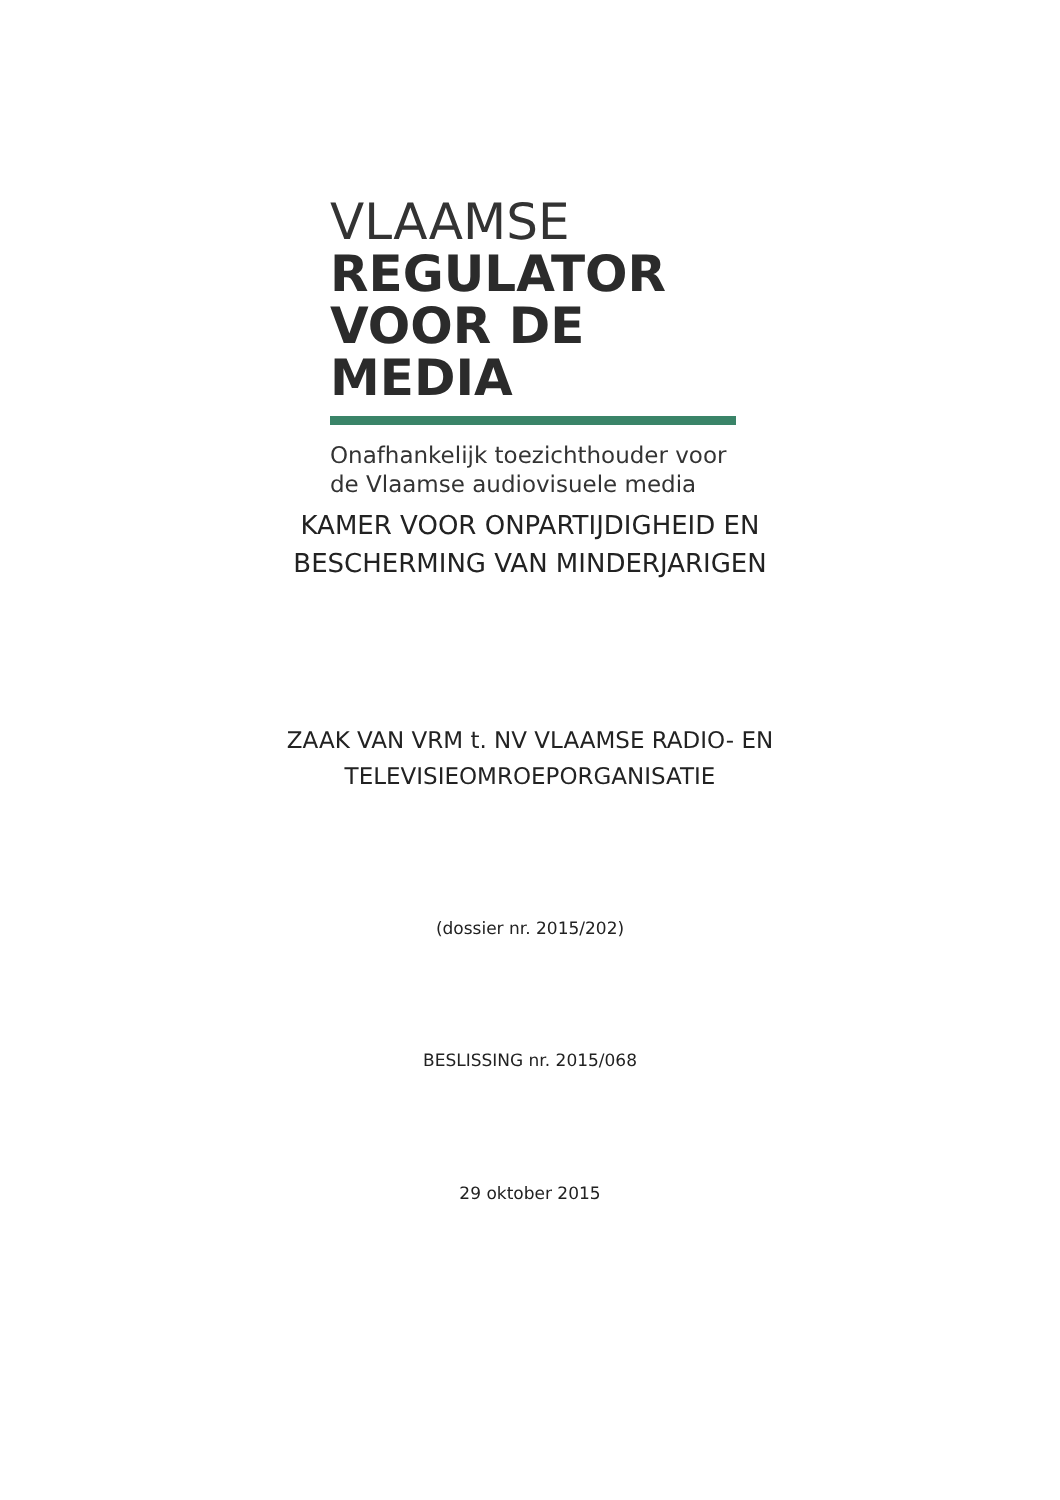VLAAMSE
REGULATOR
VOOR DE MEDIA
Onafhankelijk toezichthouder voor
de Vlaamse audiovisuele media
KAMER VOOR ONPARTIJDIGHEID EN
BESCHERMING VAN MINDERJARIGEN
ZAAK VAN VRM t. NV VLAAMSE RADIO- EN
TELEVISIEOMROEPORGANISATIE
(dossier nr. 2015/202)
BESLISSING nr. 2015/068
29 oktober 2015